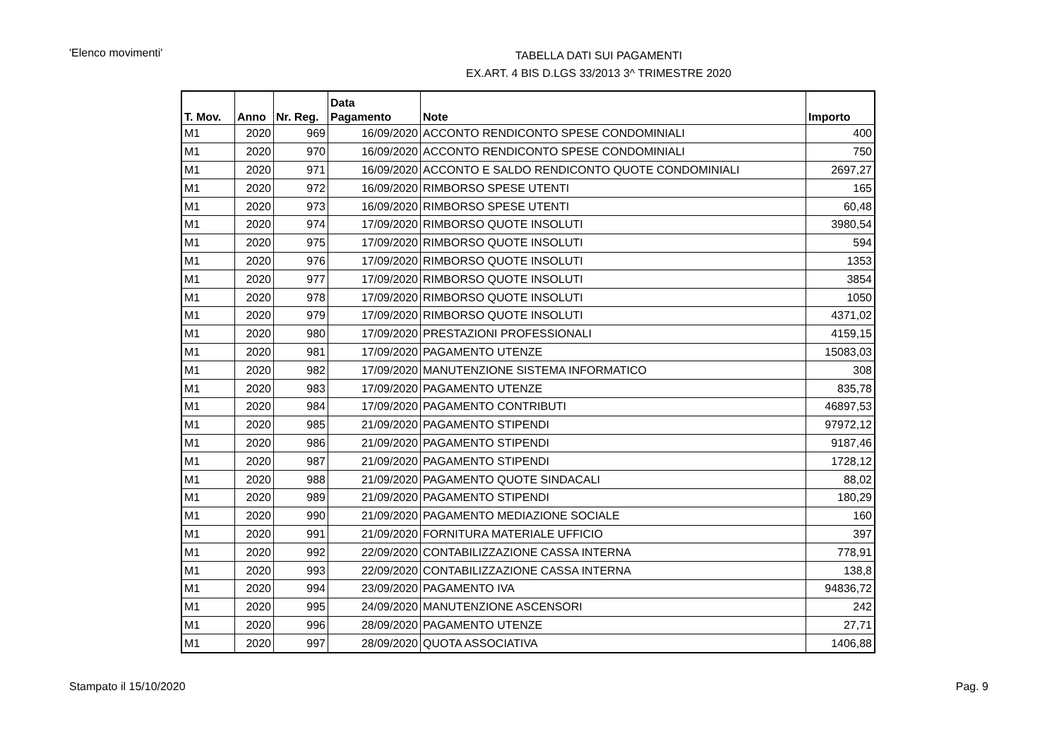'Elenco movimenti'
TABELLA DATI SUI PAGAMENTI
EX.ART. 4 BIS D.LGS 33/2013 3^ TRIMESTRE 2020
| T. Mov. | Anno | Nr. Reg. | Data Pagamento | Note | Importo |
| --- | --- | --- | --- | --- | --- |
| M1 | 2020 | 969 | 16/09/2020 | ACCONTO RENDICONTO SPESE CONDOMINIALI | 400 |
| M1 | 2020 | 970 | 16/09/2020 | ACCONTO RENDICONTO SPESE CONDOMINIALI | 750 |
| M1 | 2020 | 971 | 16/09/2020 | ACCONTO E SALDO RENDICONTO QUOTE CONDOMINIALI | 2697,27 |
| M1 | 2020 | 972 | 16/09/2020 | RIMBORSO SPESE UTENTI | 165 |
| M1 | 2020 | 973 | 16/09/2020 | RIMBORSO SPESE UTENTI | 60,48 |
| M1 | 2020 | 974 | 17/09/2020 | RIMBORSO QUOTE INSOLUTI | 3980,54 |
| M1 | 2020 | 975 | 17/09/2020 | RIMBORSO QUOTE INSOLUTI | 594 |
| M1 | 2020 | 976 | 17/09/2020 | RIMBORSO QUOTE INSOLUTI | 1353 |
| M1 | 2020 | 977 | 17/09/2020 | RIMBORSO QUOTE INSOLUTI | 3854 |
| M1 | 2020 | 978 | 17/09/2020 | RIMBORSO QUOTE INSOLUTI | 1050 |
| M1 | 2020 | 979 | 17/09/2020 | RIMBORSO QUOTE INSOLUTI | 4371,02 |
| M1 | 2020 | 980 | 17/09/2020 | PRESTAZIONI PROFESSIONALI | 4159,15 |
| M1 | 2020 | 981 | 17/09/2020 | PAGAMENTO UTENZE | 15083,03 |
| M1 | 2020 | 982 | 17/09/2020 | MANUTENZIONE SISTEMA INFORMATICO | 308 |
| M1 | 2020 | 983 | 17/09/2020 | PAGAMENTO UTENZE | 835,78 |
| M1 | 2020 | 984 | 17/09/2020 | PAGAMENTO CONTRIBUTI | 46897,53 |
| M1 | 2020 | 985 | 21/09/2020 | PAGAMENTO STIPENDI | 97972,12 |
| M1 | 2020 | 986 | 21/09/2020 | PAGAMENTO STIPENDI | 9187,46 |
| M1 | 2020 | 987 | 21/09/2020 | PAGAMENTO STIPENDI | 1728,12 |
| M1 | 2020 | 988 | 21/09/2020 | PAGAMENTO QUOTE SINDACALI | 88,02 |
| M1 | 2020 | 989 | 21/09/2020 | PAGAMENTO STIPENDI | 180,29 |
| M1 | 2020 | 990 | 21/09/2020 | PAGAMENTO MEDIAZIONE SOCIALE | 160 |
| M1 | 2020 | 991 | 21/09/2020 | FORNITURA MATERIALE UFFICIO | 397 |
| M1 | 2020 | 992 | 22/09/2020 | CONTABILIZZAZIONE CASSA INTERNA | 778,91 |
| M1 | 2020 | 993 | 22/09/2020 | CONTABILIZZAZIONE CASSA INTERNA | 138,8 |
| M1 | 2020 | 994 | 23/09/2020 | PAGAMENTO IVA | 94836,72 |
| M1 | 2020 | 995 | 24/09/2020 | MANUTENZIONE ASCENSORI | 242 |
| M1 | 2020 | 996 | 28/09/2020 | PAGAMENTO UTENZE | 27,71 |
| M1 | 2020 | 997 | 28/09/2020 | QUOTA ASSOCIATIVA | 1406,88 |
Stampato il 15/10/2020 Pag. 9